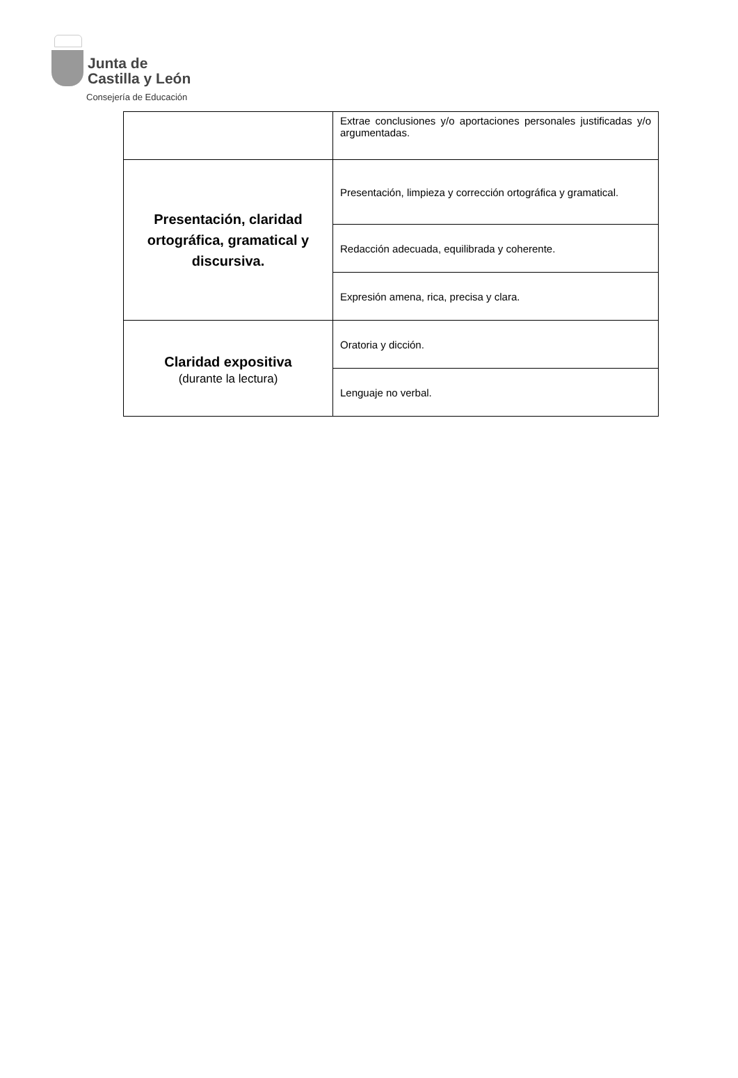Junta de
Castilla y León
Consejería de Educación
| | Extrae conclusiones y/o aportaciones personales justificadas y/o argumentadas. |
| Presentación, claridad ortográfica, gramatical y discursiva. | Presentación, limpieza y corrección ortográfica y gramatical. |
| | Redacción adecuada, equilibrada y coherente. |
| | Expresión amena, rica, precisa y clara. |
| Claridad expositiva (durante la lectura) | Oratoria y dicción. |
| | Lenguaje no verbal. |